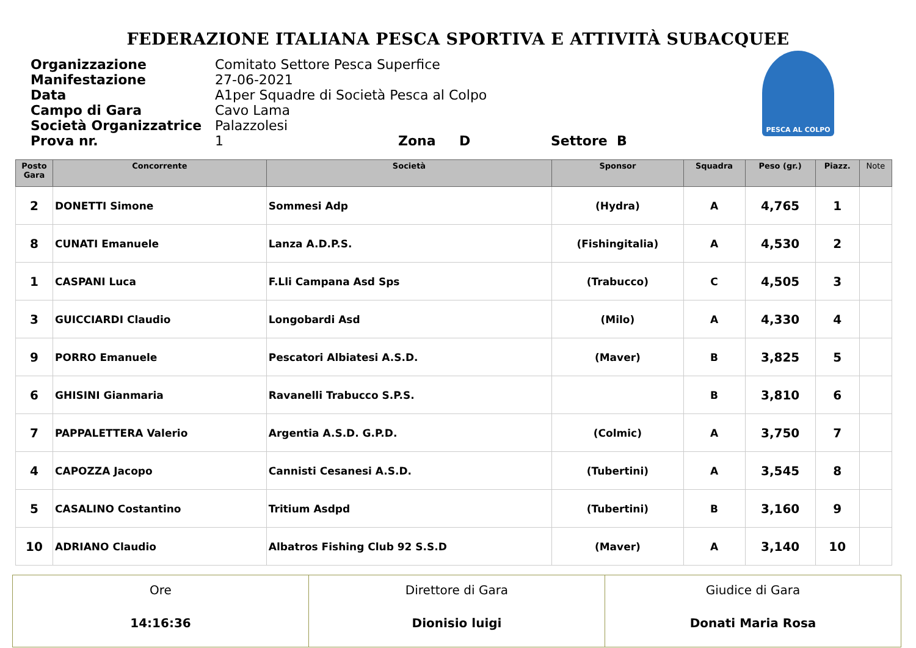FEDERAZIONE ITALIANA PESCA SPORTIVA E ATTIVITÀ SUBACQUEE
PESCA AL COLPO
Organizzazione Comitato Settore Pesca Superfice
Manifestazione 27-06-2021
Data A1per Squadre di Società Pesca al Colpo
Campo di Gara Cavo Lama
Società Organizzatrice Palazzolesi
Prova nr. 1 Zona D Settore B
| Posto Gara | Concorrente | Società | Sponsor | Squadra | Peso (gr.) | Piazz. | Note |
| --- | --- | --- | --- | --- | --- | --- | --- |
| 2 | DONETTI Simone | Sommesi Adp | (Hydra) | A | 4,765 | 1 | |
| 8 | CUNATI Emanuele | Lanza A.D.P.S. | (Fishingitalia) | A | 4,530 | 2 | |
| 1 | CASPANI Luca | F.Lli Campana Asd Sps | (Trabucco) | C | 4,505 | 3 | |
| 3 | GUICCIARDI Claudio | Longobardi Asd | (Milo) | A | 4,330 | 4 | |
| 9 | PORRO Emanuele | Pescatori Albiatesi A.S.D. | (Maver) | B | 3,825 | 5 | |
| 6 | GHISINI Gianmaria | Ravanelli Trabucco S.P.S. | | B | 3,810 | 6 | |
| 7 | PAPPALETTERA Valerio | Argentia A.S.D. G.P.D. | (Colmic) | A | 3,750 | 7 | |
| 4 | CAPOZZA Jacopo | Cannisti Cesanesi A.S.D. | (Tubertini) | A | 3,545 | 8 | |
| 5 | CASALINO Costantino | Tritium Asdpd | (Tubertini) | B | 3,160 | 9 | |
| 10 | ADRIANO Claudio | Albatros Fishing Club 92 S.S.D | (Maver) | A | 3,140 | 10 | |
| Ore 14:16:36 | Direttore di Gara Dionisio luigi | Giudice di Gara Donati Maria Rosa |